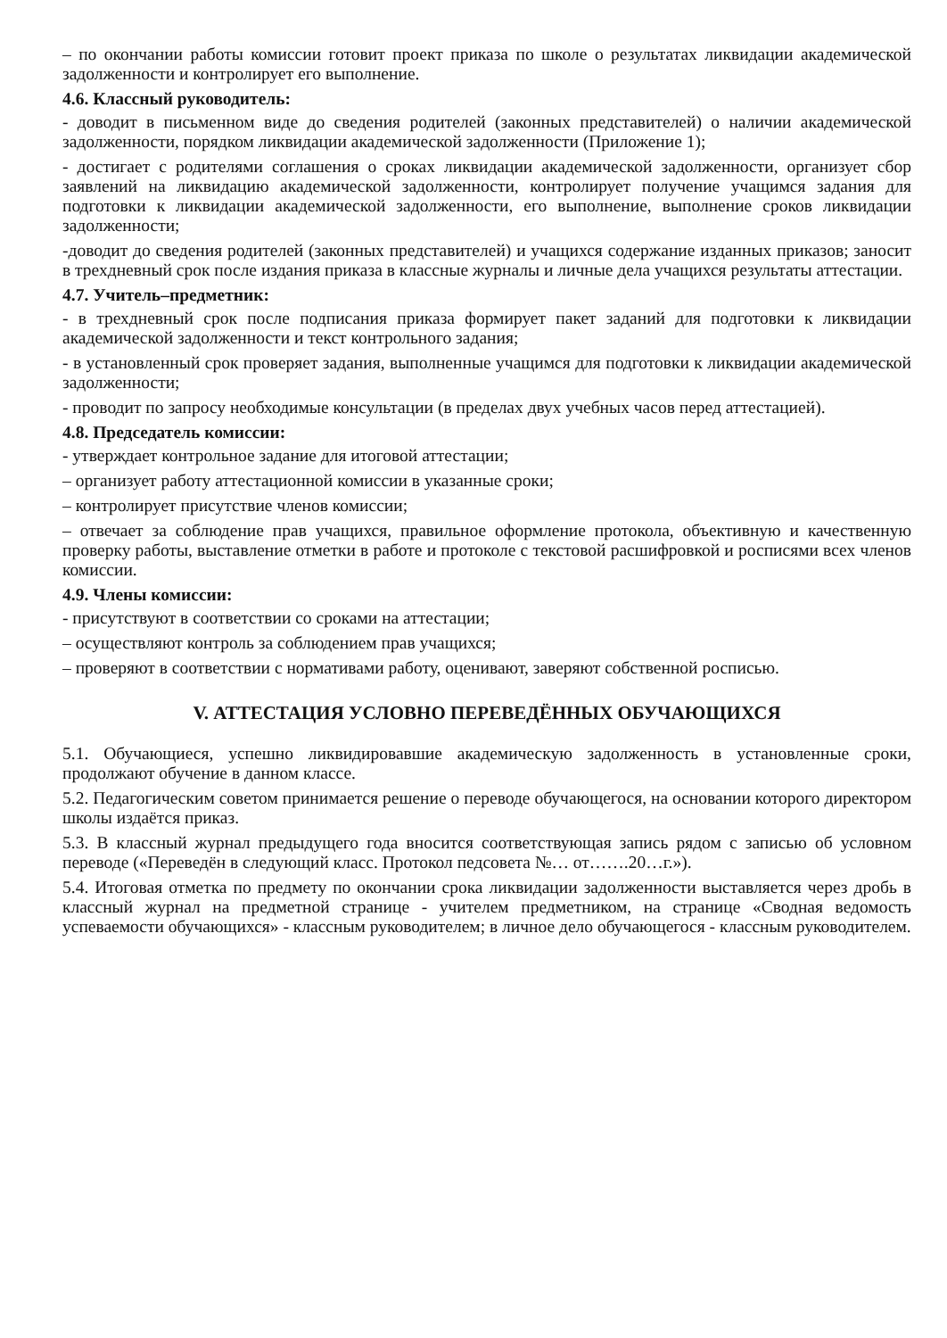– по окончании работы комиссии готовит проект приказа по школе о результатах ликвидации академической задолженности и контролирует его выполнение.
4.6. Классный руководитель:
- доводит в письменном виде до сведения родителей (законных представителей) о наличии академической задолженности, порядком ликвидации академической задолженности (Приложение 1);
- достигает с родителями соглашения о сроках ликвидации академической задолженности, организует сбор заявлений на ликвидацию академической задолженности, контролирует получение учащимся задания для подготовки к ликвидации академической задолженности, его выполнение, выполнение сроков ликвидации задолженности;
-доводит до сведения родителей (законных представителей) и учащихся содержание изданных приказов; заносит в трехдневный срок после издания приказа в классные журналы и личные дела учащихся результаты аттестации.
4.7. Учитель–предметник:
- в трехдневный срок после подписания приказа формирует пакет заданий для подготовки к ликвидации академической задолженности и текст контрольного задания;
- в установленный срок проверяет задания, выполненные учащимся для подготовки к ликвидации академической задолженности;
- проводит по запросу необходимые консультации (в пределах двух учебных часов перед аттестацией).
4.8. Председатель комиссии:
- утверждает контрольное задание для итоговой аттестации;
– организует работу аттестационной комиссии в указанные сроки;
– контролирует присутствие членов комиссии;
– отвечает за соблюдение прав учащихся, правильное оформление протокола, объективную и качественную проверку работы, выставление отметки в работе и протоколе с текстовой расшифровкой и росписями всех членов комиссии.
4.9. Члены комиссии:
- присутствуют в соответствии со сроками на аттестации;
– осуществляют контроль за соблюдением прав учащихся;
– проверяют в соответствии с нормативами работу, оценивают, заверяют собственной росписью.
V. АТТЕСТАЦИЯ УСЛОВНО ПЕРЕВЕДЁННЫХ ОБУЧАЮЩИХСЯ
5.1. Обучающиеся, успешно ликвидировавшие академическую задолженность в установленные сроки, продолжают обучение в данном классе.
5.2. Педагогическим советом принимается решение о переводе обучающегося, на основании которого директором школы издаётся приказ.
5.3. В классный журнал предыдущего года вносится соответствующая запись рядом с записью об условном переводе («Переведён в следующий класс. Протокол педсовета №… от…….20…г.»).
5.4. Итоговая отметка по предмету по окончании срока ликвидации задолженности выставляется через дробь в классный журнал на предметной странице - учителем предметником, на странице «Сводная ведомость успеваемости обучающихся» - классным руководителем; в личное дело обучающегося - классным руководителем.